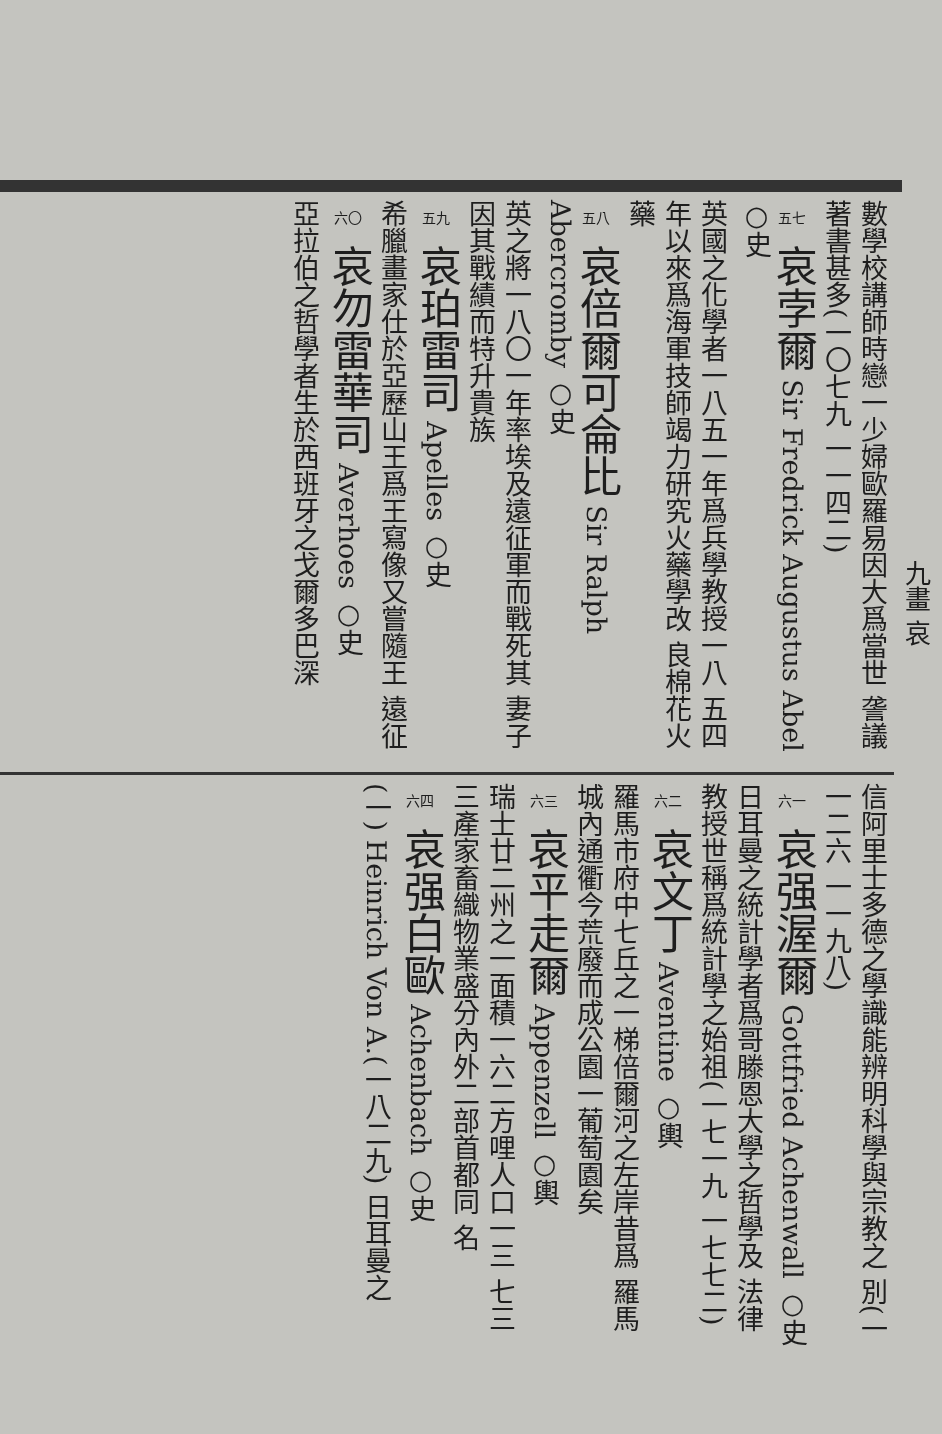數學校講師時戀一少婦歐羅易因大爲當世 詟議著書甚多(一〇七九 一一四二)
五七 哀孛爾 Sir Fredrick Augustus Abel ○史
英國之化學者一八五一年爲兵學教授一八 五四年以來爲海軍技師竭力研究火藥學改 良棉花火藥
五八 哀倍爾可侖比 Sir Ralph Abercromby ○史
英之將一八〇一年率埃及遠征軍而戰死其 妻子因其戰績而特升貴族
五九 哀珀雷司 Apelles ○史
希臘畫家仕於亞歷山王爲王寫像又嘗隨王 遠征
六〇 哀勿雷華司 Averhoes ○史
亞拉伯之哲學者生於西班牙之戈爾多巴深
信阿里士多德之學識能辨明科學與宗教之 別(一一二六 一一九八)
六一 哀强渥爾 Gottfried Achenwall ○史
日耳曼之統計學者爲哥滕恩大學之哲學及 法律教授世稱爲統計學之始祖(一七一九 一七七二)
六二 哀文丁 Aventine ○輿
羅馬市府中七丘之一梯倍爾河之左岸昔爲 羅馬城內通衢今荒廢而成公園一葡萄園矣
六三 哀平走爾 Appenzell ○輿
瑞士廿二州之一面積一六二方哩人口一三 七三三產家畜織物業盛分內外二部首都同 名
六四 哀强白歐 Achenbach ○史
(一) Heinrich Von A.(一八二九) 日耳曼之
九畫 哀